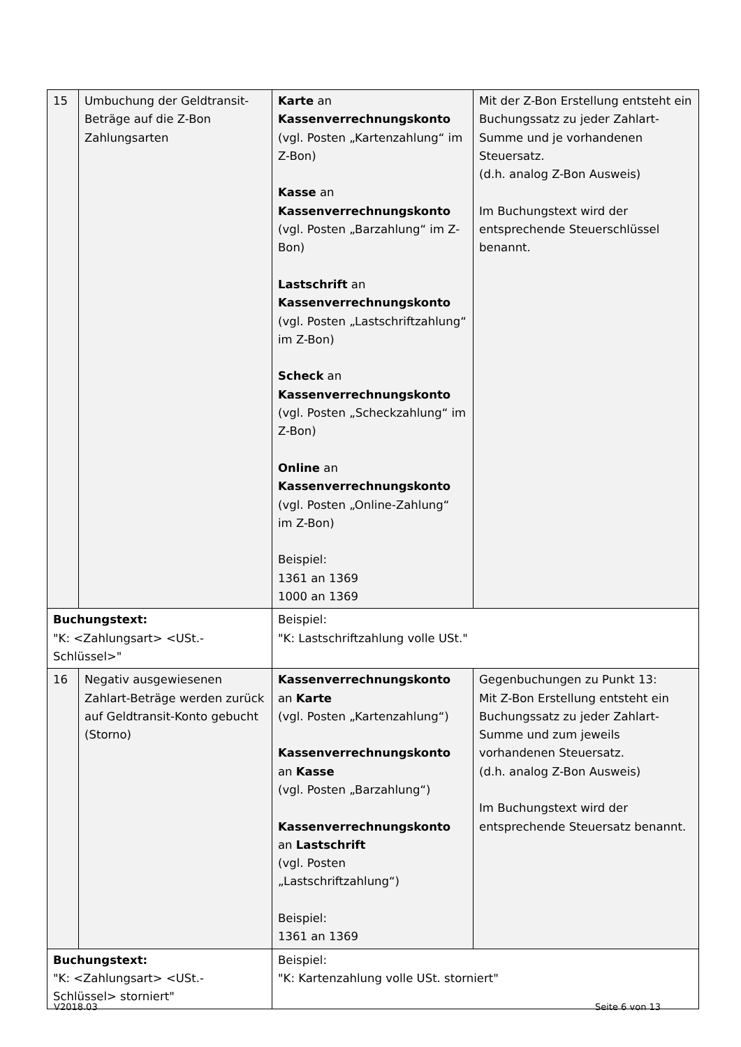| 15 | Umbuchung der Geldtransit-Beträge auf die Z-Bon Zahlungsarten | Karte an Kassenverrechnungskonto (vgl. Posten „Kartenzahlung“ im Z-Bon) Kasse an Kassenverrechnungskonto (vgl. Posten „Barzahlung“ im Z-Bon) Lastschrift an Kassenverrechnungskonto (vgl. Posten „Lastschriftzahlung“ im Z-Bon) Scheck an Kassenverrechnungskonto (vgl. Posten „Scheckzahlung“ im Z-Bon) Online an Kassenverrechnungskonto (vgl. Posten „Online-Zahlung“ im Z-Bon) Beispiel: 1361 an 1369 1000 an 1369 | Mit der Z-Bon Erstellung entsteht ein Buchungssatz zu jeder Zahlart-Summe und je vorhandenen Steuersatz. (d.h. analog Z-Bon Ausweis) Im Buchungstext wird der entsprechende Steuerschlüssel benannt. |
| Buchungstext: "K: <Zahlungsart> <USt.-Schlüssel>" | | Beispiel: "K: Lastschriftzahlung volle USt." | |
| 16 | Negativ ausgewiesenen Zahlart-Beträge werden zurück auf Geldtransit-Konto gebucht (Storno) | Kassenverrechnungskonto an Karte (vgl. Posten „Kartenzahlung“) Kassenverrechnungskonto an Kasse (vgl. Posten „Barzahlung“) Kassenverrechnungskonto an Lastschrift (vgl. Posten „Lastschriftzahlung“) Beispiel: 1361 an 1369 | Gegenbuchungen zu Punkt 13: Mit Z-Bon Erstellung entsteht ein Buchungssatz zu jeder Zahlart-Summe und zum jeweils vorhandenen Steuersatz. (d.h. analog Z-Bon Ausweis) Im Buchungstext wird der entsprechende Steuersatz benannt. |
| Buchungstext: "K: <Zahlungsart> <USt.-Schlüssel> storniert" | | Beispiel: "K: Kartenzahlung volle USt. storniert" | |
V2018.03 Seite 6 von 13